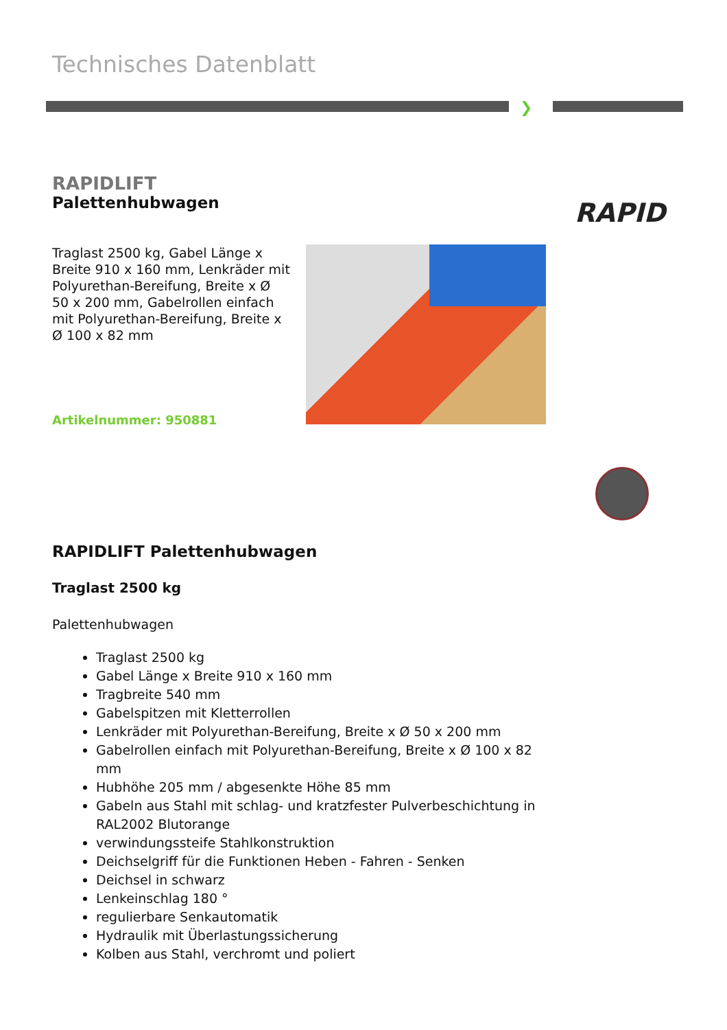Technisches Datenblatt
❯
RAPID
RAPIDLIFT
Palettenhubwagen
Traglast 2500 kg, Gabel Länge x Breite 910 x 160 mm, Lenkräder mit Polyurethan-Bereifung, Breite x Ø 50 x 200 mm, Gabelrollen einfach mit Polyurethan-Bereifung, Breite x Ø 100 x 82 mm
Artikelnummer: 950881
RAPIDLIFT Palettenhubwagen
Traglast 2500 kg
Palettenhubwagen
Traglast 2500 kg
Gabel Länge x Breite 910 x 160 mm
Tragbreite 540 mm
Gabelspitzen mit Kletterrollen
Lenkräder mit Polyurethan-Bereifung, Breite x Ø 50 x 200 mm
Gabelrollen einfach mit Polyurethan-Bereifung, Breite x Ø 100 x 82 mm
Hubhöhe 205 mm / abgesenkte Höhe 85 mm
Gabeln aus Stahl mit schlag- und kratzfester Pulverbeschichtung in RAL2002 Blutorange
verwindungssteife Stahlkonstruktion
Deichselgriff für die Funktionen Heben - Fahren - Senken
Deichsel in schwarz
Lenkeinschlag 180 °
regulierbare Senkautomatik
Hydraulik mit Überlastungssicherung
Kolben aus Stahl, verchromt und poliert